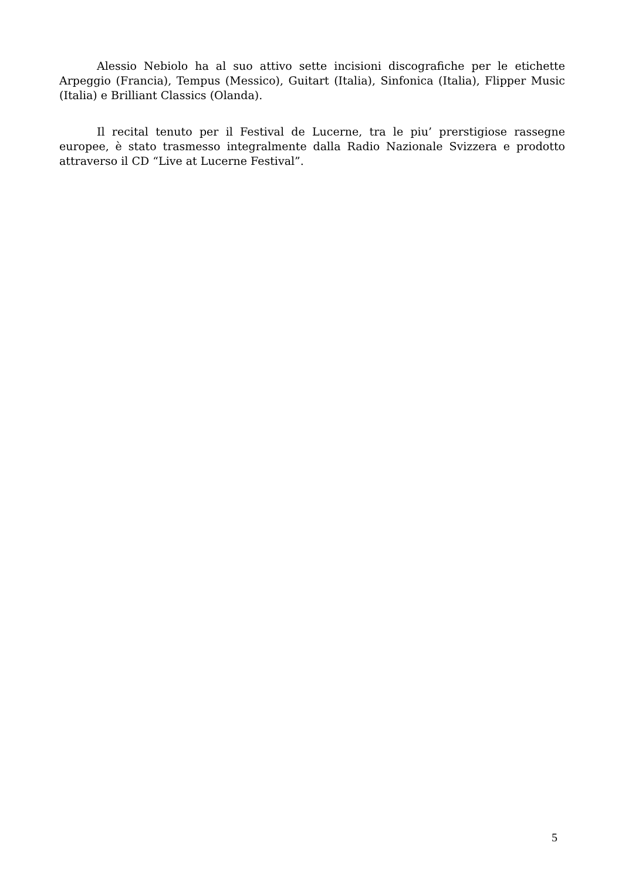Alessio Nebiolo ha al suo attivo sette incisioni discografiche per le etichette Arpeggio (Francia), Tempus (Messico), Guitart (Italia), Sinfonica (Italia), Flipper Music (Italia) e Brilliant Classics (Olanda).
Il recital tenuto per il Festival de Lucerne, tra le piu’ prerstigiose rassegne europee, è stato trasmesso integralmente dalla Radio Nazionale Svizzera e prodotto attraverso il CD “Live at Lucerne Festival”.
5